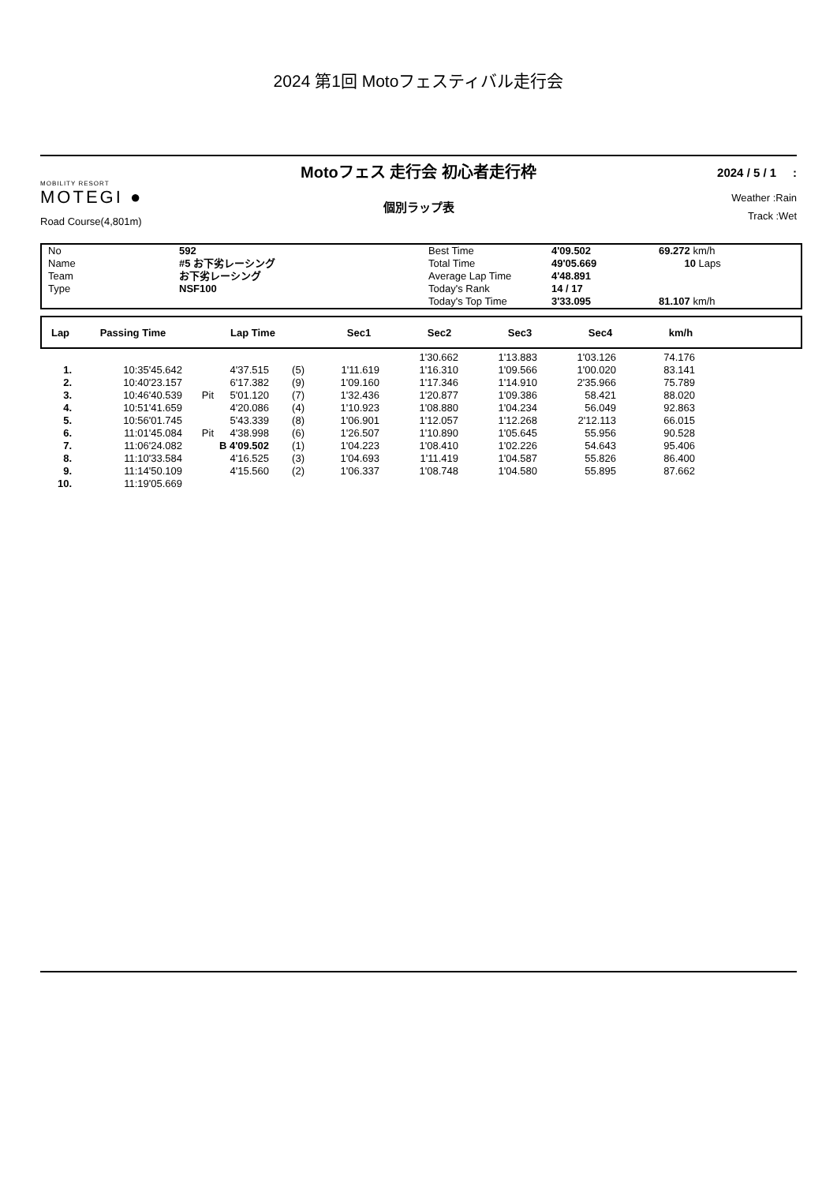2024 第1回 Motoフェスティバル走行会
MOBILITY RESORT
MOTEGI ●
Road Course(4,801m)
Motoフェス 走行会 初心者走行枠
個別ラップ表
2024 / 5 / 1 :
Weather :Rain
Track :Wet
| No Name Team Type | 592 #5 お下劣レーシング お下劣レーシング NSF100 | Best Time Total Time Average Lap Time Today's Rank Today's Top Time | 4'09.502 49'05.669 4'48.891 14 / 17 3'33.095 | 69.272 km/h 10 Laps 81.107 km/h |
| Lap | Passing Time | Lap Time | Sec1 | Sec2 | Sec3 | Sec4 | km/h | |
| --- | --- | --- | --- | --- | --- | --- | --- | --- |
| | | | | | | 1'30.662 | 1'13.883 | 1'03.126 | 74.176 | |
| 1. | 10:35'45.642 | | 4'37.515 | (5) | 1'11.619 | 1'16.310 | 1'09.566 | 1'00.020 | 83.141 | |
| 2. | 10:40'23.157 | | 6'17.382 | (9) | 1'09.160 | 1'17.346 | 1'14.910 | 2'35.966 | 75.789 | |
| 3. | 10:46'40.539 | Pit | 5'01.120 | (7) | 1'32.436 | 1'20.877 | 1'09.386 | 58.421 | 88.020 | |
| 4. | 10:51'41.659 | | 4'20.086 | (4) | 1'10.923 | 1'08.880 | 1'04.234 | 56.049 | 92.863 | |
| 5. | 10:56'01.745 | | 5'43.339 | (8) | 1'06.901 | 1'12.057 | 1'12.268 | 2'12.113 | 66.015 | |
| 6. | 11:01'45.084 | Pit | 4'38.998 | (6) | 1'26.507 | 1'10.890 | 1'05.645 | 55.956 | 90.528 | |
| 7. | 11:06'24.082 | | B 4'09.502 | (1) | 1'04.223 | 1'08.410 | 1'02.226 | 54.643 | 95.406 | |
| 8. | 11:10'33.584 | | 4'16.525 | (3) | 1'04.693 | 1'11.419 | 1'04.587 | 55.826 | 86.400 | |
| 9. | 11:14'50.109 | | 4'15.560 | (2) | 1'06.337 | 1'08.748 | 1'04.580 | 55.895 | 87.662 | |
| 10. | 11:19'05.669 | | | | | | | | | |